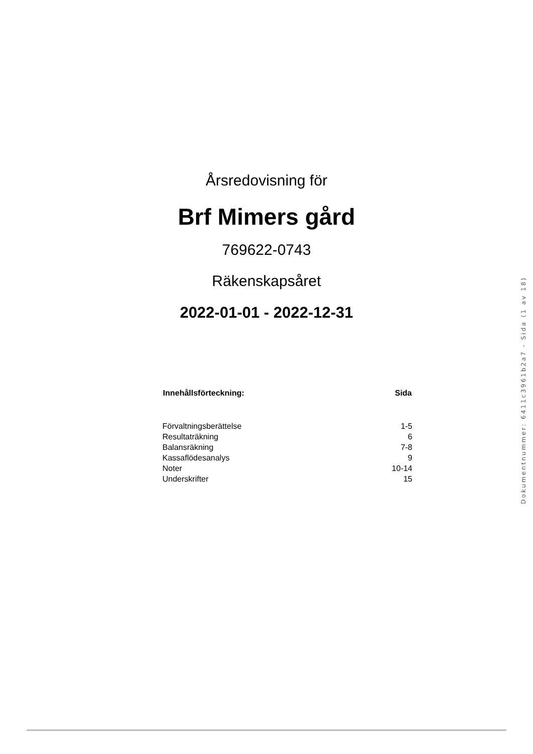Årsredovisning för
Brf Mimers gård
769622-0743
Räkenskapsåret
2022-01-01 - 2022-12-31
| Innehållsförteckning: | Sida |
| --- | --- |
| Förvaltningsberättelse | 1-5 |
| Resultaträkning | 6 |
| Balansräkning | 7-8 |
| Kassaflödesanalys | 9 |
| Noter | 10-14 |
| Underskrifter | 15 |
Dokumentnummer: 6411c3961b2a7 - Sida (1 av 18)